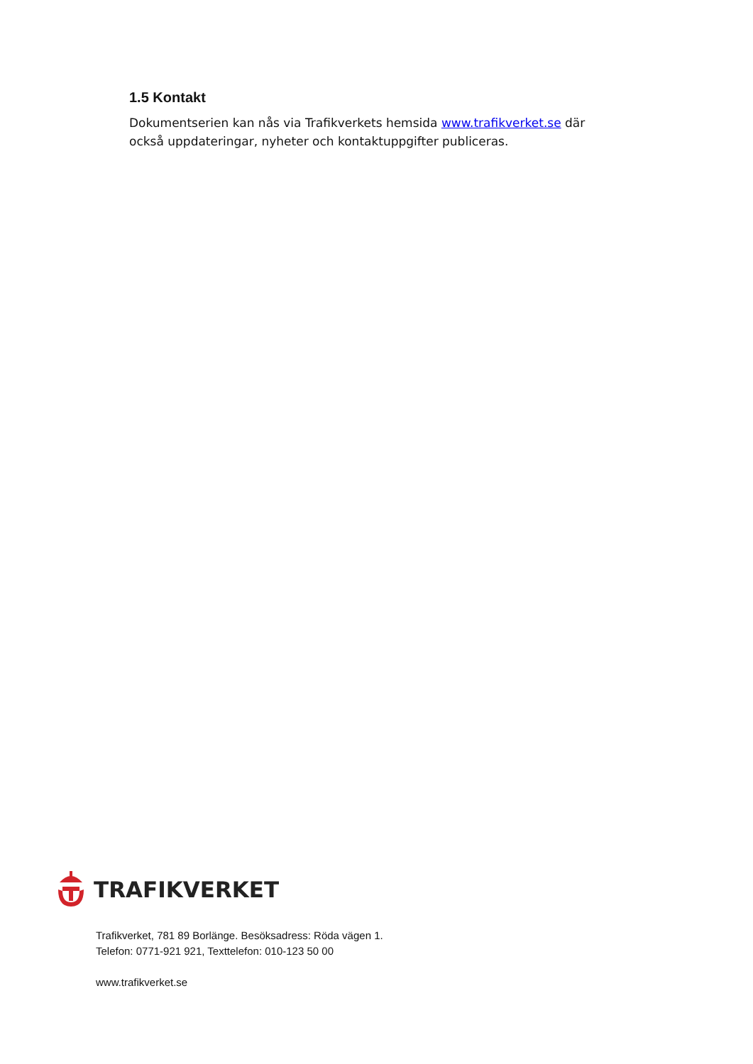1.5 Kontakt
Dokumentserien kan nås via Trafikverkets hemsida www.trafikverket.se där också uppdateringar, nyheter och kontaktuppgifter publiceras.
TRAFIKVERKET
Trafikverket, 781 89 Borlänge. Besöksadress: Röda vägen 1.
Telefon: 0771-921 921, Texttelefon: 010-123 50 00
www.trafikverket.se